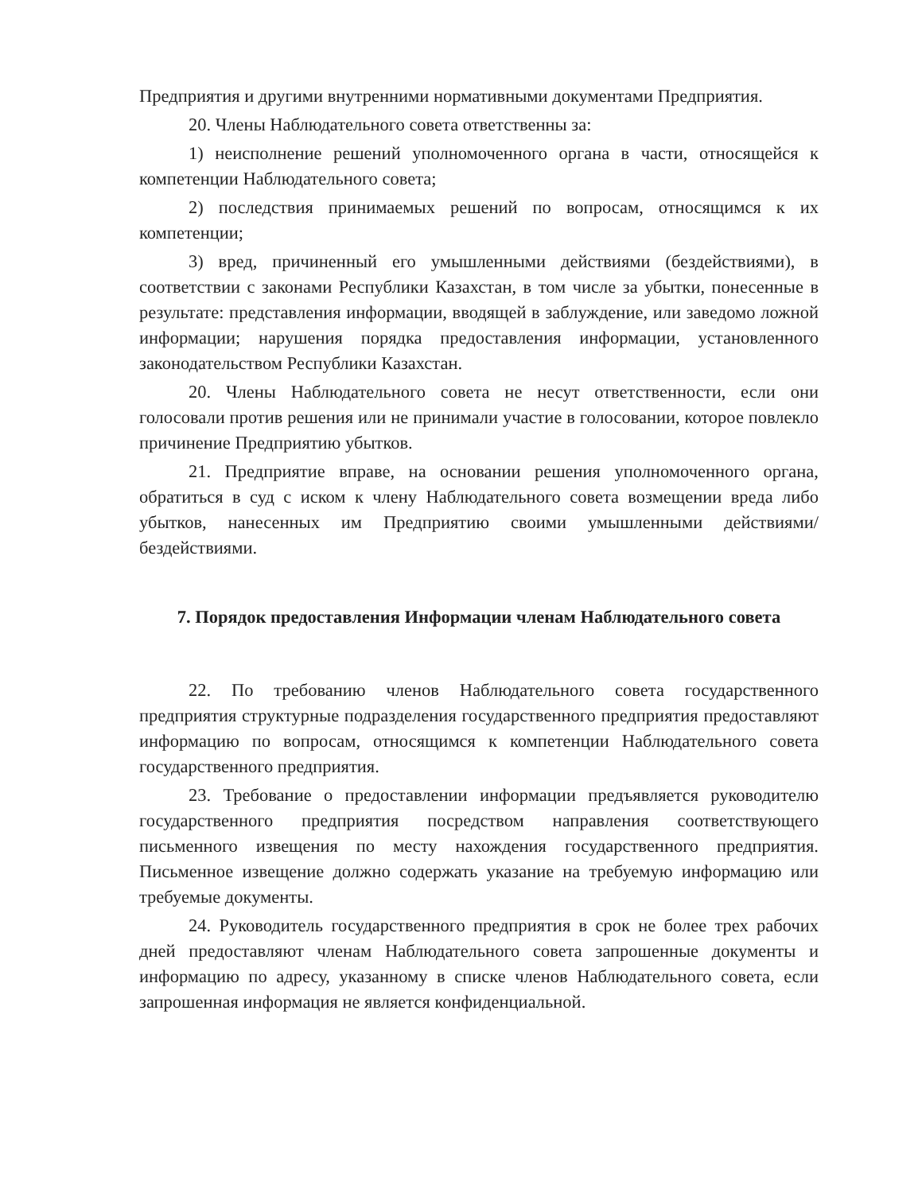Предприятия и другими внутренними нормативными документами Предприятия.
20. Члены Наблюдательного совета ответственны за:
1) неисполнение решений уполномоченного органа в части, относящейся к компетенции Наблюдательного совета;
2) последствия принимаемых решений по вопросам, относящимся к их компетенции;
3) вред, причиненный его умышленными действиями (бездействиями), в соответствии с законами Республики Казахстан, в том числе за убытки, понесенные в результате: представления информации, вводящей в заблуждение, или заведомо ложной информации; нарушения порядка предоставления информации, установленного законодательством Республики Казахстан.
20. Члены Наблюдательного совета не несут ответственности, если они голосовали против решения или не принимали участие в голосовании, которое повлекло причинение Предприятию убытков.
21. Предприятие вправе, на основании решения уполномоченного органа, обратиться в суд с иском к члену Наблюдательного совета возмещении вреда либо убытков, нанесенных им Предприятию своими умышленными действиями/бездействиями.
7. Порядок предоставления Информации членам Наблюдательного совета
22. По требованию членов Наблюдательного совета государственного предприятия структурные подразделения государственного предприятия предоставляют информацию по вопросам, относящимся к компетенции Наблюдательного совета государственного предприятия.
23. Требование о предоставлении информации предъявляется руководителю государственного предприятия посредством направления соответствующего письменного извещения по месту нахождения государственного предприятия. Письменное извещение должно содержать указание на требуемую информацию или требуемые документы.
24. Руководитель государственного предприятия в срок не более трех рабочих дней предоставляют членам Наблюдательного совета запрошенные документы и информацию по адресу, указанному в списке членов Наблюдательного совета, если запрошенная информация не является конфиденциальной.